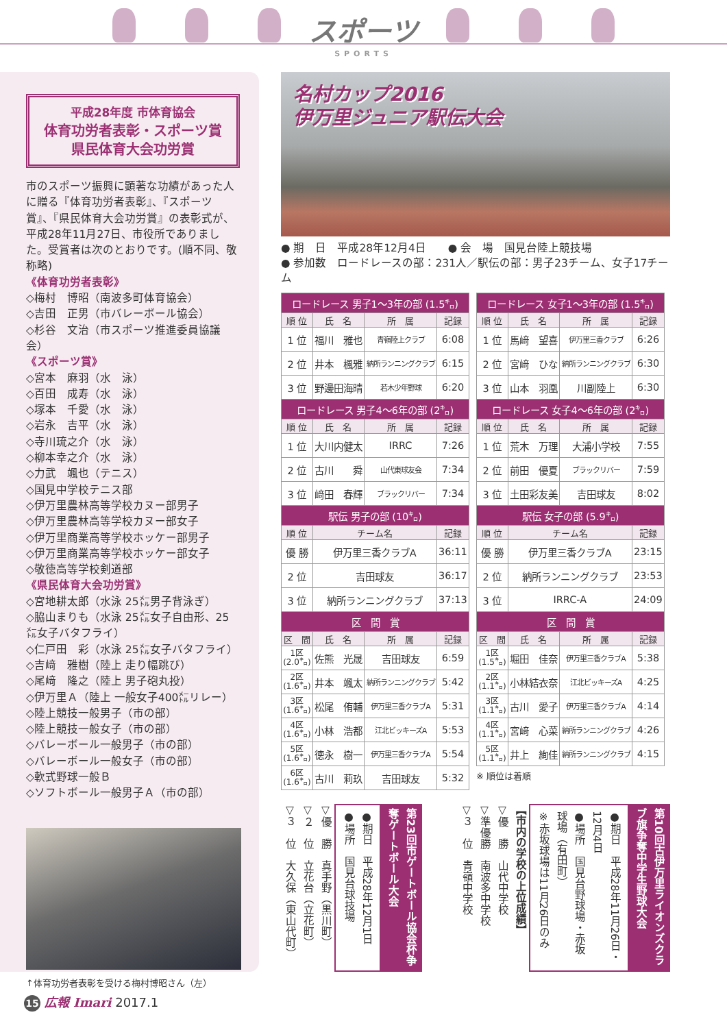スポーツ SPORTS
平成28年度 市体育協会
体育功労者表彰・スポーツ賞
県民体育大会功労賞
市のスポーツ振興に顕著な功績があった人に贈る『体育功労者表彰』、『スポーツ賞』、『県民体育大会功労賞』の表彰式が、平成28年11月27日、市役所でありました。受賞者は次のとおりです。(順不同、敬称略)
《体育功労者表彰》
◇梅村　博昭（南波多町体育協会）
◇吉田　正男（市バレーボール協会）
◇杉谷　文治（市スポーツ推進委員協議会）
《スポーツ賞》
◇宮本　麻羽（水　泳）
◇百田　成寿（水　泳）
◇塚本　千愛（水　泳）
◇岩永　吉平（水　泳）
◇寺川琉之介（水　泳）
◇柳本幸之介（水　泳）
◇力武　颯也（テニス）
◇国見中学校テニス部
◇伊万里農林高等学校カヌー部男子
◇伊万里農林高等学校カヌー部女子
◇伊万里商業高等学校ホッケー部男子
◇伊万里商業高等学校ホッケー部女子
◇敬徳高等学校剣道部
《県民体育大会功労賞》
◇宮地耕太郎（水泳 25㍍男子背泳ぎ）
◇脇山まりも（水泳 25㍍女子自由形、25㍍女子バタフライ）
◇仁戸田　彩（水泳 25㍍女子バタフライ）
◇吉﨑　雅樹（陸上 走り幅跳び）
◇尾﨑　隆之（陸上 男子砲丸投）
◇伊万里Ａ（陸上 一般女子400㍍リレー）
◇陸上競技一般男子（市の部）
◇陸上競技一般女子（市の部）
◇バレーボール一般男子（市の部）
◇バレーボール一般女子（市の部）
◇軟式野球一般Ｂ
◇ソフトボール一般男子Ａ（市の部）
↑体育功労者表彰を受ける梅村博昭さん（左）
名村カップ2016
伊万里ジュニア駅伝大会
● 期　日　平成28年12月4日　　● 会　場　国見台陸上競技場
● 参加数　ロードレースの部：231人／駅伝の部：男子23チーム、女子17チーム
| ロードレース 男子1～3年の部 (1.5㌔) | | | |
| --- | --- | --- | --- |
| 順 位 | 氏 名 | 所 属 | 記録 |
| 1 位 | 福川 雅也 | 青嶺陸上クラブ | 6:08 |
| 2 位 | 井本 楓雅 | 納所ランニングクラブ | 6:15 |
| 3 位 | 野邊田海晴 | 若木少年野球 | 6:20 |
| ロードレース 男子4～6年の部 (2㌔) | | | |
| 順 位 | 氏 名 | 所 属 | 記録 |
| 1 位 | 大川内健太 | IRRC | 7:26 |
| 2 位 | 古川 舜 | 山代東球友会 | 7:34 |
| 3 位 | 﨑田 春輝 | ブラックリバー | 7:34 |
| 駅伝 男子の部 (10㌔) | | | |
| 順 位 | チーム名 | | 記録 |
| 優 勝 | 伊万里三香クラブA | | 36:11 |
| 2 位 | 吉田球友 | | 36:17 |
| 3 位 | 納所ランニングクラブ | | 37:13 |
| 区 間 賞 | | | |
| 区 間 | 氏 名 | 所 属 | 記録 |
| 1区 (2.0㌔) | 佐熊 光晟 | 吉田球友 | 6:59 |
| 2区 (1.6㌔) | 井本 颯太 | 納所ランニングクラブ | 5:42 |
| 3区 (1.6㌔) | 松尾 侑輔 | 伊万里三香クラブA | 5:31 |
| 4区 (1.6㌔) | 小林 浩都 | 江北ビッキーズA | 5:53 |
| 5区 (1.6㌔) | 徳永 樹一 | 伊万里三香クラブA | 5:54 |
| 6区 (1.6㌔) | 古川 莉玖 | 吉田球友 | 5:32 |
| ロードレース 女子1～3年の部 (1.5㌔) | | | |
| --- | --- | --- | --- |
| 順 位 | 氏 名 | 所 属 | 記録 |
| 1 位 | 馬﨑 望喜 | 伊万里三香クラブ | 6:26 |
| 2 位 | 宮﨑 ひな | 納所ランニングクラブ | 6:30 |
| 3 位 | 山本 羽凰 | 川副陸上 | 6:30 |
| ロードレース 女子4～6年の部 (2㌔) | | | |
| 順 位 | 氏 名 | 所 属 | 記録 |
| 1 位 | 荒木 万理 | 大浦小学校 | 7:55 |
| 2 位 | 前田 優夏 | ブラックリバー | 7:59 |
| 3 位 | 土田彩友美 | 吉田球友 | 8:02 |
| 駅伝 女子の部 (5.9㌔) | | | |
| 順 位 | チーム名 | | 記録 |
| 優 勝 | 伊万里三香クラブA | | 23:15 |
| 2 位 | 納所ランニングクラブ | | 23:53 |
| 3 位 | IRRC-A | | 24:09 |
| 区 間 賞 | | | |
| 区 間 | 氏 名 | 所 属 | 記録 |
| 1区 (1.5㌔) | 堀田 佳奈 | 伊万里三香クラブA | 5:38 |
| 2区 (1.1㌔) | 小林結衣奈 | 江北ビッキーズA | 4:25 |
| 3区 (1.1㌔) | 古川 愛子 | 伊万里三香クラブA | 4:14 |
| 4区 (1.1㌔) | 宮﨑 心菜 | 納所ランニングクラブ | 4:26 |
| 5区 (1.1㌔) | 井上 絢佳 | 納所ランニングクラブ | 4:15 |
※ 順位は着順
第10回古伊万里ライオンズクラブ旗争奪中学生野球大会
●期日　平成28年11月26日・12月4日
●場所　国見台野球場・赤坂球場（有田町）
※赤坂球場は11月26日のみ
【市内の学校の上位成績】
▽優　勝　山代中学校
▽準優勝　南波多中学校
▽３　位　青嶺中学校
第23回市ゲートボール協会杯争奪ゲートボール大会
●期日　平成28年12月1日
●場所　国見台球技場
▽優　勝　真手野（黒川町）
▽２　位　立花台（立花町）
▽３　位　大久保（東山代町）
15 広報 Imari 2017.1